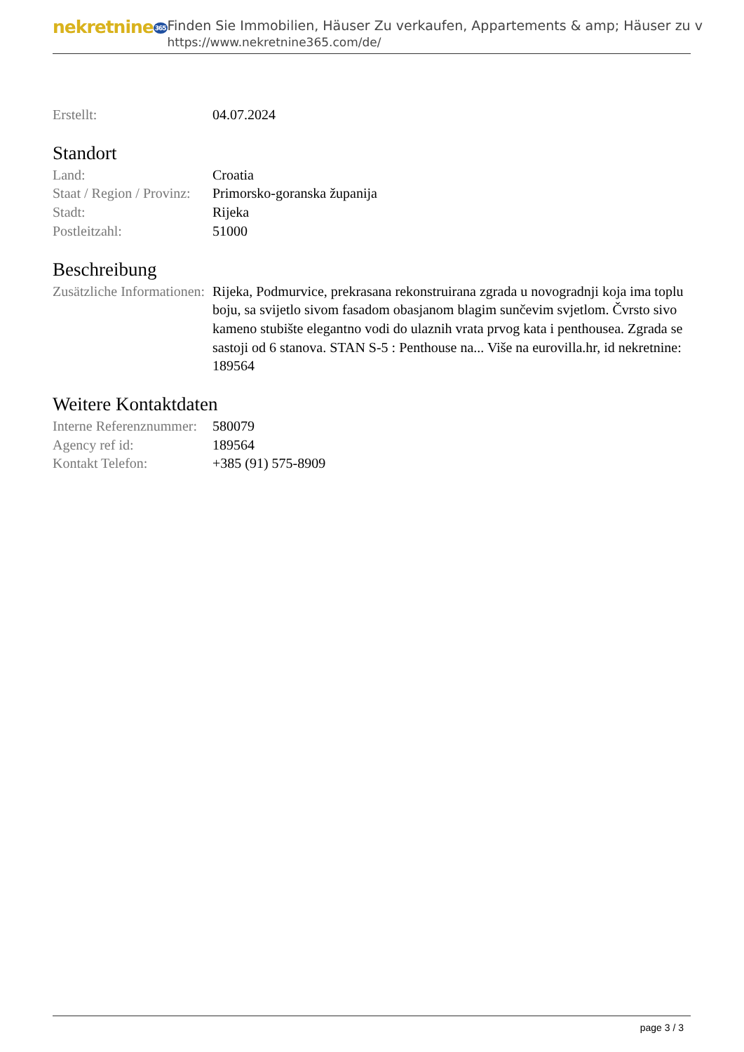nekretnine365
Finden Sie Immobilien, Häuser Zu verkaufen, Appartements & amp; Häuser zu v
https://www.nekretnine365.com/de/
| Erstellt: | 04.07.2024 |
Standort
| Land: | Croatia |
| Staat / Region / Provinz: | Primorsko-goranska županija |
| Stadt: | Rijeka |
| Postleitzahl: | 51000 |
Beschreibung
| Zusätzliche Informationen: | Rijeka, Podmurvice, prekrasana rekonstruirana zgrada u novogradnji koja ima toplu boju, sa svijetlo sivom fasadom obasjanom blagim sunčevim svjetlom. Čvrsto sivo kameno stubište elegantno vodi do ulaznih vrata prvog kata i penthousea. Zgrada se sastoji od 6 stanova. STAN S-5 : Penthouse na... Više na eurovilla.hr, id nekretnine: 189564 |
Weitere Kontaktdaten
| Interne Referenznummer: | 580079 |
| Agency ref id: | 189564 |
| Kontakt Telefon: | +385 (91) 575-8909 |
page 3 / 3